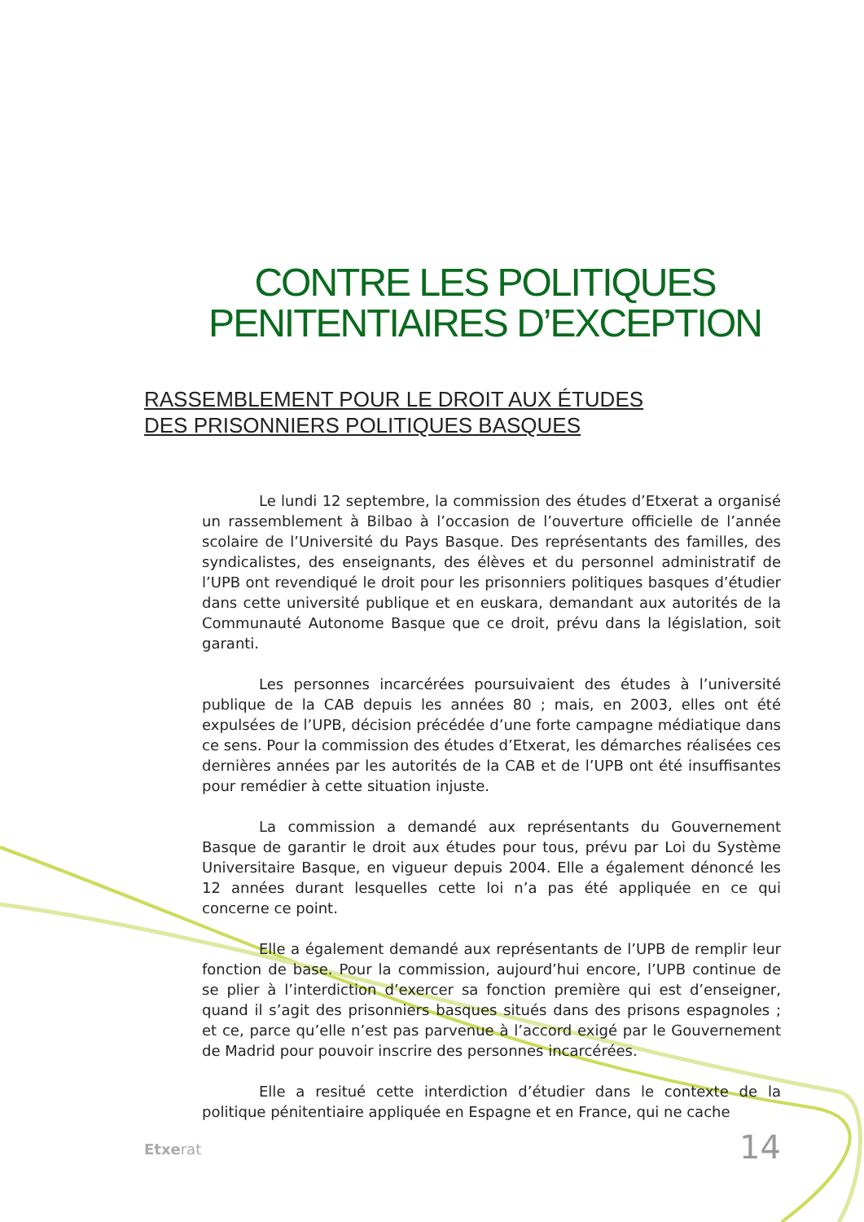CONTRE LES POLITIQUES
PENITENTIAIRES D’EXCEPTION
RASSEMBLEMENT POUR LE DROIT AUX ÉTUDES DES PRISONNIERS POLITIQUES BASQUES
Le lundi 12 septembre, la commission des études d’Etxerat a organisé un rassemblement à Bilbao à l’occasion de l’ouverture officielle de l’année scolaire de l’Université du Pays Basque. Des représentants des familles, des syndicalistes, des enseignants, des élèves et du personnel administratif de l’UPB ont revendiqué le droit pour les prisonniers politiques basques d’étudier dans cette université publique et en euskara, demandant aux autorités de la Communauté Autonome Basque que ce droit, prévu dans la législation, soit garanti.
Les personnes incarcérées poursuivaient des études à l’université publique de la CAB depuis les années 80 ; mais, en 2003, elles ont été expulsées de l’UPB, décision précédée d’une forte campagne médiatique dans ce sens. Pour la commission des études d’Etxerat, les démarches réalisées ces dernières années par les autorités de la CAB et de l’UPB ont été insuffisantes pour remédier à cette situation injuste.
La commission a demandé aux représentants du Gouvernement Basque de garantir le droit aux études pour tous, prévu par Loi du Système Universitaire Basque, en vigueur depuis 2004. Elle a également dénoncé les 12 années durant lesquelles cette loi n’a pas été appliquée en ce qui concerne ce point.
Elle a également demandé aux représentants de l’UPB de remplir leur fonction de base. Pour la commission, aujourd’hui encore, l’UPB continue de se plier à l’interdiction d’exercer sa fonction première qui est d’enseigner, quand il s’agit des prisonniers basques situés dans des prisons espagnoles ; et ce, parce qu’elle n’est pas parvenue à l’accord exigé par le Gouvernement de Madrid pour pouvoir inscrire des personnes incarcérées.
Elle a resitué cette interdiction d’étudier dans le contexte de la politique pénitentiaire appliquée en Espagne et en France, qui ne cache
Etxerat 14